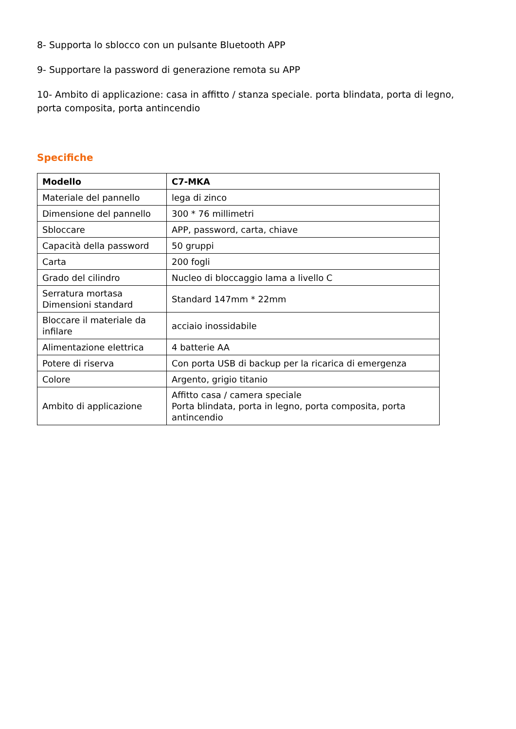8- Supporta lo sblocco con un pulsante Bluetooth APP
9- Supportare la password di generazione remota su APP
10- Ambito di applicazione: casa in affitto / stanza speciale. porta blindata, porta di legno, porta composita, porta antincendio
Specifiche
| Modello | C7-MKA |
| --- | --- |
| Materiale del pannello | lega di zinco |
| Dimensione del pannello | 300 * 76 millimetri |
| Sbloccare | APP, password, carta, chiave |
| Capacità della password | 50 gruppi |
| Carta | 200 fogli |
| Grado del cilindro | Nucleo di bloccaggio lama a livello C |
| Serratura mortasa Dimensioni standard | Standard 147mm * 22mm |
| Bloccare il materiale da infilare | acciaio inossidabile |
| Alimentazione elettrica | 4 batterie AA |
| Potere di riserva | Con porta USB di backup per la ricarica di emergenza |
| Colore | Argento, grigio titanio |
| Ambito di applicazione | Affitto casa / camera speciale Porta blindata, porta in legno, porta composita, porta antincendio |